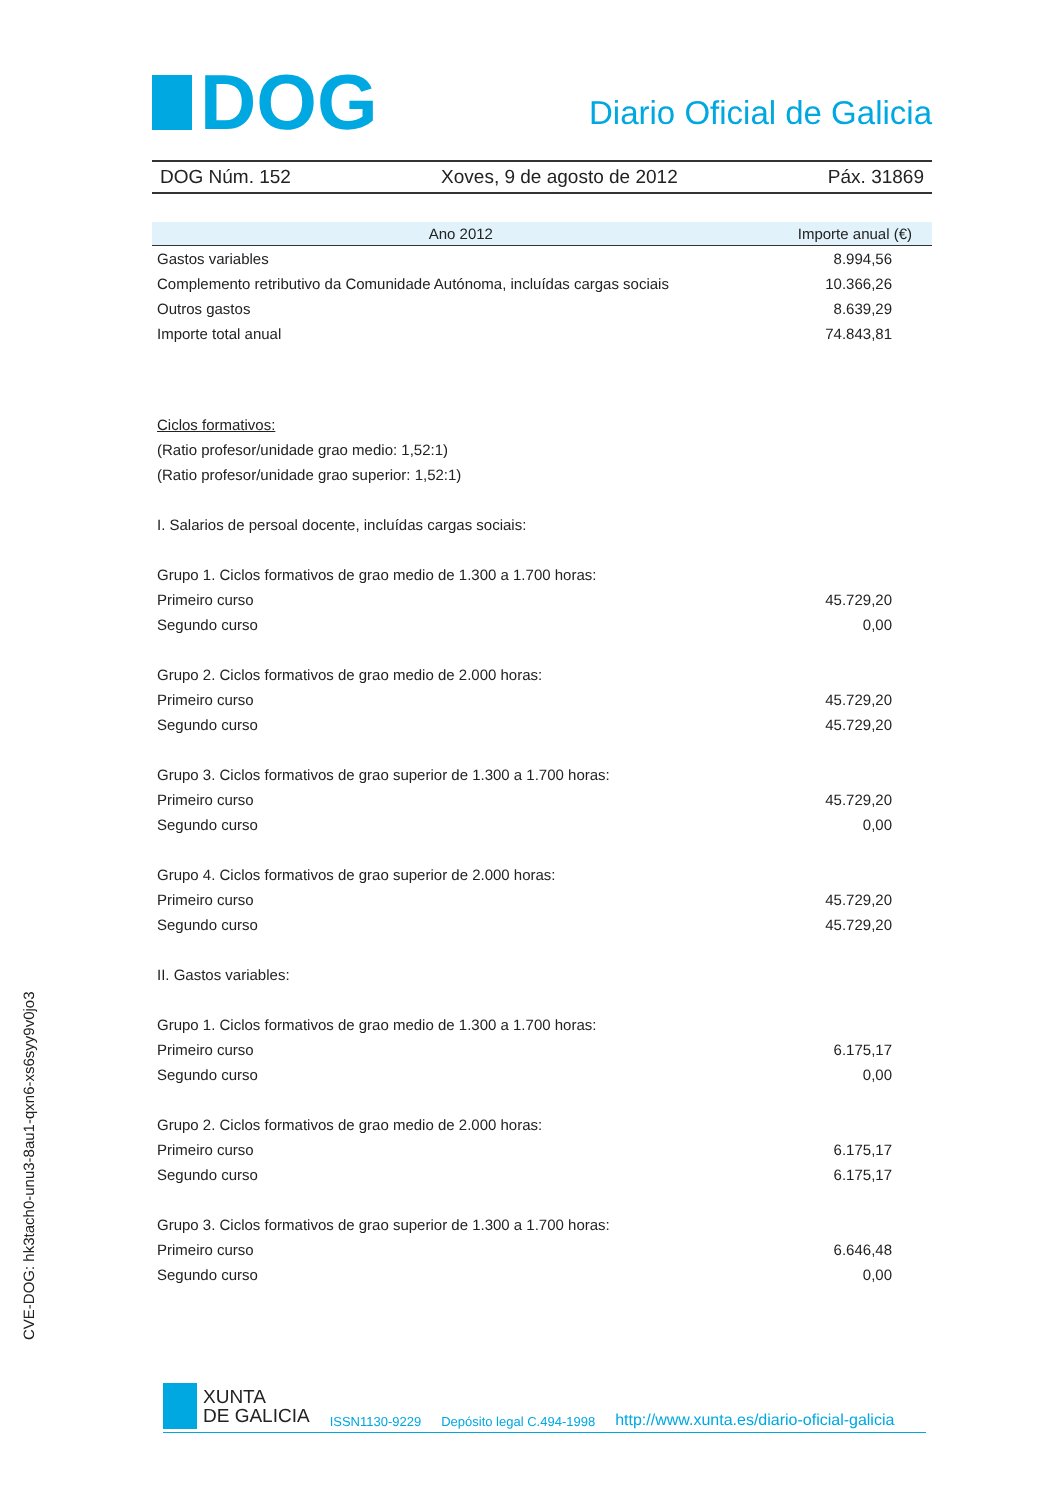DOG
Diario Oficial de Galicia
DOG Núm. 152 Xoves, 9 de agosto de 2012 Páx. 31869
| Ano 2012 | Importe anual (€) |
| --- | --- |
| Gastos variables | 8.994,56 |
| Complemento retributivo da Comunidade Autónoma, incluídas cargas sociais | 10.366,26 |
| Outros gastos | 8.639,29 |
| Importe total anual | 74.843,81 |
| Ciclos formativos: | |
| (Ratio profesor/unidade grao medio: 1,52:1) | |
| (Ratio profesor/unidade grao superior: 1,52:1) | |
| I. Salarios de persoal docente, incluídas cargas sociais: | |
| Grupo 1. Ciclos formativos de grao medio de 1.300 a 1.700 horas: | |
| Primeiro curso | 45.729,20 |
| Segundo curso | 0,00 |
| Grupo 2. Ciclos formativos de grao medio de 2.000 horas: | |
| Primeiro curso | 45.729,20 |
| Segundo curso | 45.729,20 |
| Grupo 3. Ciclos formativos de grao superior de 1.300 a 1.700 horas: | |
| Primeiro curso | 45.729,20 |
| Segundo curso | 0,00 |
| Grupo 4. Ciclos formativos de grao superior de 2.000 horas: | |
| Primeiro curso | 45.729,20 |
| Segundo curso | 45.729,20 |
| II. Gastos variables: | |
| Grupo 1. Ciclos formativos de grao medio de 1.300 a 1.700 horas: | |
| Primeiro curso | 6.175,17 |
| Segundo curso | 0,00 |
| Grupo 2. Ciclos formativos de grao medio de 2.000 horas: | |
| Primeiro curso | 6.175,17 |
| Segundo curso | 6.175,17 |
| Grupo 3. Ciclos formativos de grao superior de 1.300 a 1.700 horas: | |
| Primeiro curso | 6.646,48 |
| Segundo curso | 0,00 |
CVE-DOG: hk3tach0-unu3-8au1-qxn6-xs6syy9v0jo3
XUNTA
DE GALICIA
ISSN1130-9229 Depósito legal C.494-1998 http://www.xunta.es/diario-oficial-galicia